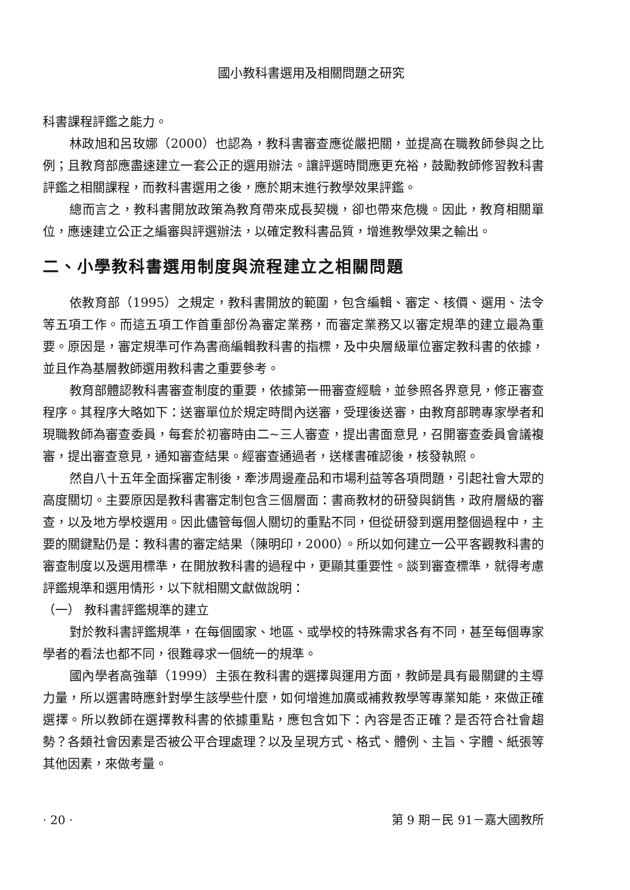國小教科書選用及相關問題之研究
科書課程評鑑之能力。
林政旭和呂玫娜（2000）也認為，教科書審查應從嚴把關，並提高在職教師參與之比例；且教育部應盡速建立一套公正的選用辦法。讓評選時間應更充裕，鼓勵教師修習教科書評鑑之相關課程，而教科書選用之後，應於期末進行教學效果評鑑。
總而言之，教科書開放政策為教育帶來成長契機，卻也帶來危機。因此，教育相關單位，應速建立公正之編審與評選辦法，以確定教科書品質，增進教學效果之輸出。
二、小學教科書選用制度與流程建立之相關問題
依教育部（1995）之規定，教科書開放的範圍，包含編輯、審定、核價、選用、法令等五項工作。而這五項工作首重部份為審定業務，而審定業務又以審定規準的建立最為重要。原因是，審定規準可作為書商編輯教科書的指標，及中央層級單位審定教科書的依據，並且作為基層教師選用教科書之重要參考。
教育部體認教科書審查制度的重要，依據第一冊審查經驗，並參照各界意見，修正審查程序。其程序大略如下：送審單位於規定時間內送審，受理後送審，由教育部聘專家學者和現職教師為審查委員，每套於初審時由二~三人審查，提出書面意見，召開審查委員會議複審，提出審查意見，通知審查結果。經審查通過者，送樣書確認後，核發執照。
然自八十五年全面採審定制後，牽涉周邊產品和市場利益等各項問題，引起社會大眾的高度關切。主要原因是教科書審定制包含三個層面：書商教材的研發與銷售，政府層級的審查，以及地方學校選用。因此儘管每個人關切的重點不同，但從研發到選用整個過程中，主要的關鍵點仍是：教科書的審定結果（陳明印，2000）。所以如何建立一公平客觀教科書的審查制度以及選用標準，在開放教科書的過程中，更顯其重要性。談到審查標準，就得考慮評鑑規準和選用情形，以下就相關文獻做說明：
（一） 教科書評鑑規準的建立
對於教科書評鑑規準，在每個國家、地區、或學校的特殊需求各有不同，甚至每個專家學者的看法也都不同，很難尋求一個統一的規準。
國內學者高強華（1999）主張在教科書的選擇與運用方面，教師是具有最關鍵的主導力量，所以選書時應針對學生該學些什麼，如何增進加廣或補救教學等專業知能，來做正確選擇。所以教師在選擇教科書的依據重點，應包含如下：內容是否正確？是否符合社會趨勢？各類社會因素是否被公平合理處理？以及呈現方式、格式、體例、主旨、字體、紙張等其他因素，來做考量。
· 20 · 第 9 期－民 91－嘉大國教所